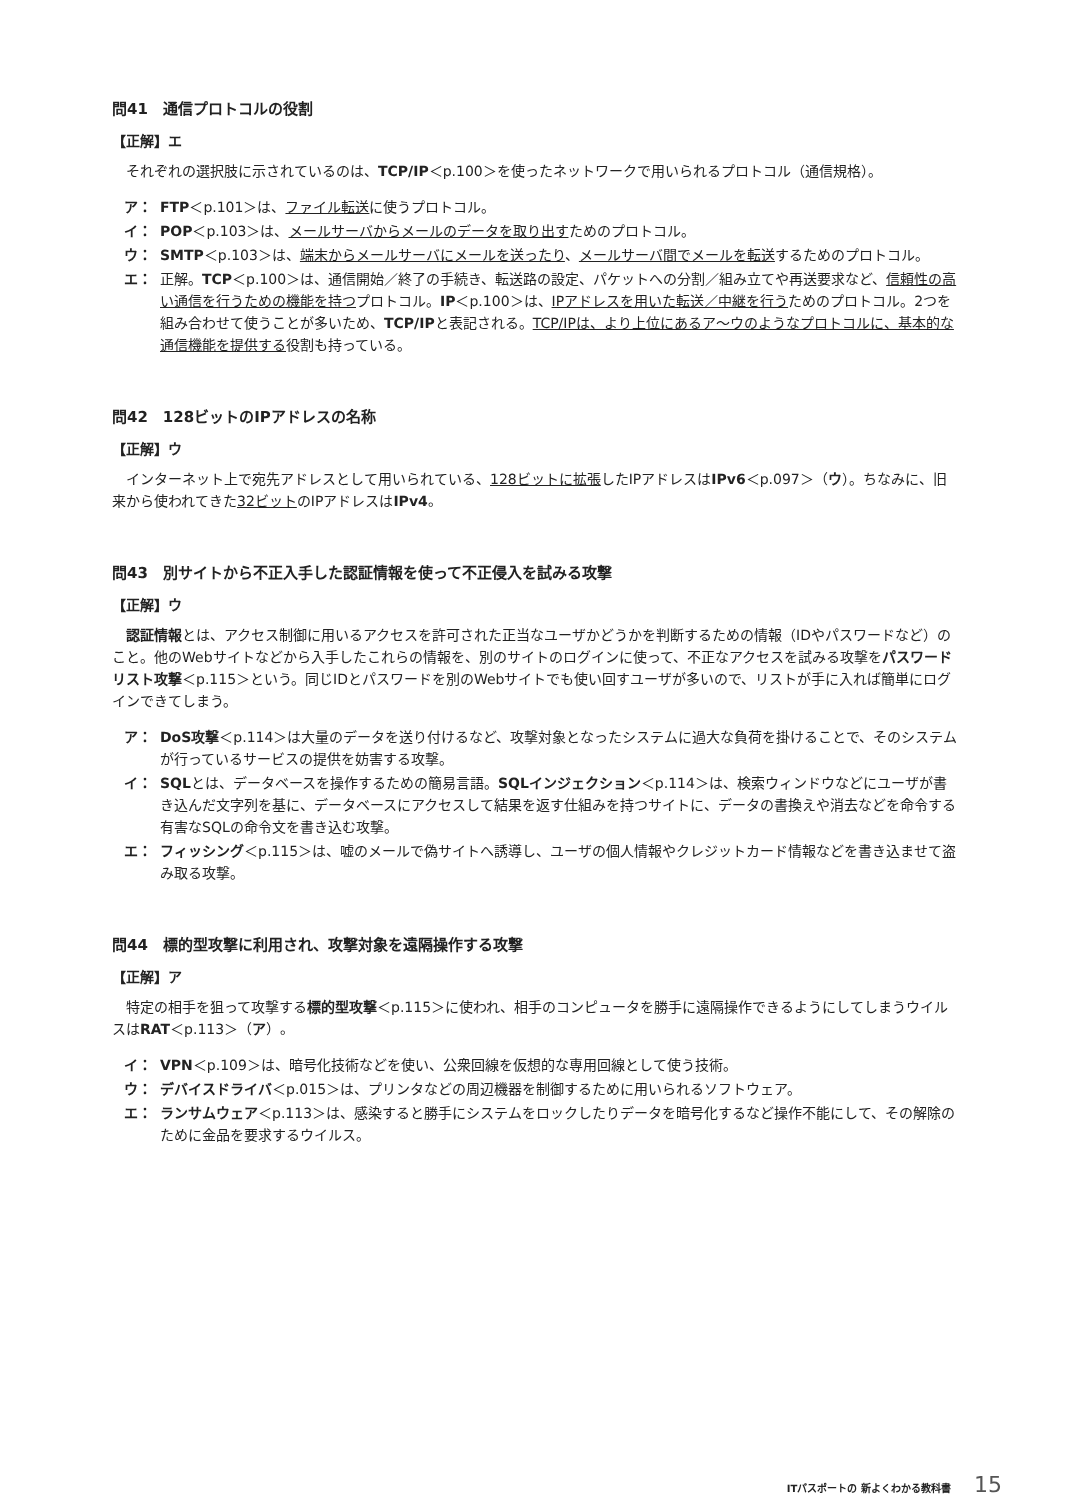問41　通信プロトコルの役割
【正解】エ
それぞれの選択肢に示されているのは、TCP/IP＜p.100＞を使ったネットワークで用いられるプロトコル（通信規格）。
ア： FTP＜p.101＞は、ファイル転送に使うプロトコル。
イ： POP＜p.103＞は、メールサーバからメールのデータを取り出すためのプロトコル。
ウ： SMTP＜p.103＞は、端末からメールサーバにメールを送ったり、メールサーバ間でメールを転送するためのプロトコル。
エ： 正解。TCP＜p.100＞は、通信開始／終了の手続き、転送路の設定、パケットへの分割／組み立てや再送要求など、信頼性の高い通信を行うための機能を持つプロトコル。IP＜p.100＞は、IPアドレスを用いた転送／中継を行うためのプロトコル。2つを組み合わせて使うことが多いため、TCP/IPと表記される。TCP/IPは、より上位にあるア〜ウのようなプロトコルに、基本的な通信機能を提供する役割も持っている。
問42　128ビットのIPアドレスの名称
【正解】ウ
インターネット上で宛先アドレスとして用いられている、128ビットに拡張したIPアドレスはIPv6＜p.097＞（ウ）。ちなみに、旧来から使われてきた32ビットのIPアドレスはIPv4。
問43　別サイトから不正入手した認証情報を使って不正侵入を試みる攻撃
【正解】ウ
認証情報とは、アクセス制御に用いるアクセスを許可された正当なユーザかどうかを判断するための情報（IDやパスワードなど）のこと。他のWebサイトなどから入手したこれらの情報を、別のサイトのログインに使って、不正なアクセスを試みる攻撃をパスワードリスト攻撃＜p.115＞という。同じIDとパスワードを別のWebサイトでも使い回すユーザが多いので、リストが手に入れば簡単にログインできてしまう。
ア： DoS攻撃＜p.114＞は大量のデータを送り付けるなど、攻撃対象となったシステムに過大な負荷を掛けることで、そのシステムが行っているサービスの提供を妨害する攻撃。
イ： SQLとは、データベースを操作するための簡易言語。SQLインジェクション＜p.114＞は、検索ウィンドウなどにユーザが書き込んだ文字列を基に、データベースにアクセスして結果を返す仕組みを持つサイトに、データの書換えや消去などを命令する有害なSQLの命令文を書き込む攻撃。
エ： フィッシング＜p.115＞は、嘘のメールで偽サイトへ誘導し、ユーザの個人情報やクレジットカード情報などを書き込ませて盗み取る攻撃。
問44　標的型攻撃に利用され、攻撃対象を遠隔操作する攻撃
【正解】ア
特定の相手を狙って攻撃する標的型攻撃＜p.115＞に使われ、相手のコンピュータを勝手に遠隔操作できるようにしてしまうウイルスはRAT＜p.113＞（ア）。
イ： VPN＜p.109＞は、暗号化技術などを使い、公衆回線を仮想的な専用回線として使う技術。
ウ： デバイスドライバ＜p.015＞は、プリンタなどの周辺機器を制御するために用いられるソフトウェア。
エ： ランサムウェア＜p.113＞は、感染すると勝手にシステムをロックしたりデータを暗号化するなど操作不能にして、その解除のために金品を要求するウイルス。
ITパスポートの 新よくわかる教科書 15